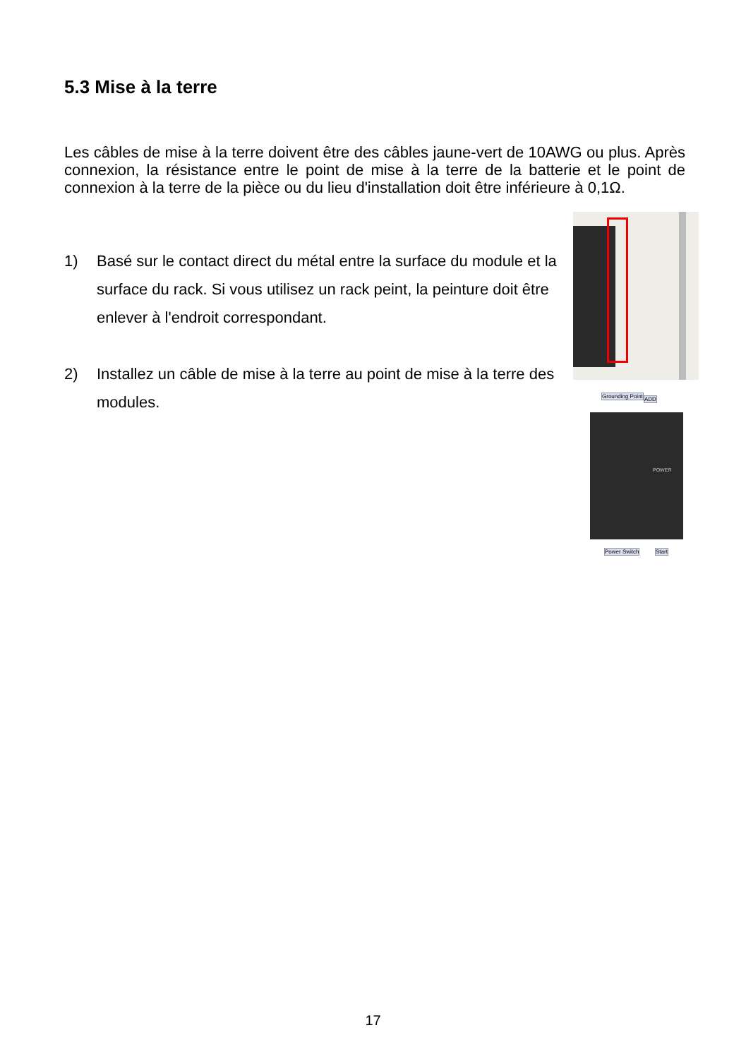5.3 Mise à la terre
Les câbles de mise à la terre doivent être des câbles jaune-vert de 10AWG ou plus. Après connexion, la résistance entre le point de mise à la terre de la batterie et le point de connexion à la terre de la pièce ou du lieu d'installation doit être inférieure à 0,1Ω.
1) Basé sur le contact direct du métal entre la surface du module et la surface du rack. Si vous utilisez un rack peint, la peinture doit être enlever à l'endroit correspondant.
2) Installez un câble de mise à la terre au point de mise à la terre des modules.
Grounding Point ADD
POWER
Power Switch Start
17